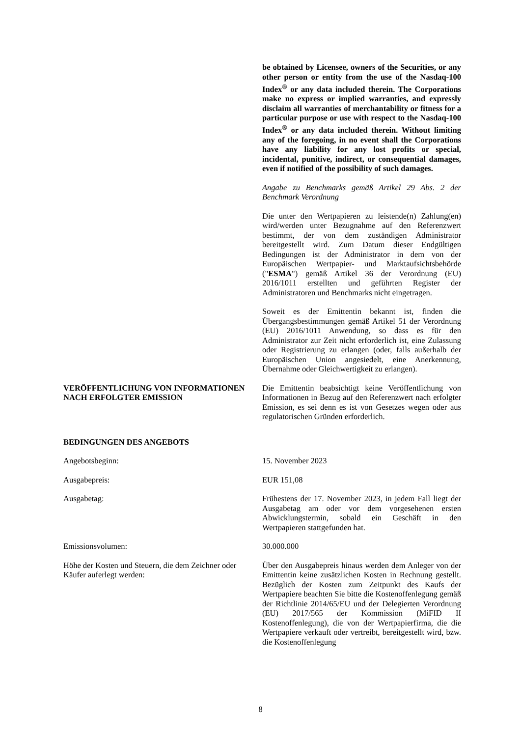be obtained by Licensee, owners of the Securities, or any other person or entity from the use of the Nasdaq-100 Index<sup>®</sup> or any data included therein. The Corporations make no express or implied warranties, and expressly disclaim all warranties of merchantability or fitness for a particular purpose or use with respect to the Nasdaq-100 Index<sup>®</sup> or any data included therein. Without limiting any of the foregoing, in no event shall the Corporations have any liability for any lost profits or special, incidental, punitive, indirect, or consequential damages, even if notified of the possibility of such damages.
Angabe zu Benchmarks gemäß Artikel 29 Abs. 2 der Benchmark Verordnung
Die unter den Wertpapieren zu leistende(n) Zahlung(en) wird/werden unter Bezugnahme auf den Referenzwert bestimmt, der von dem zuständigen Administrator bereitgestellt wird. Zum Datum dieser Endgültigen Bedingungen ist der Administrator in dem von der Europäischen Wertpapier- und Marktaufsichtsbehörde ("ESMA") gemäß Artikel 36 der Verordnung (EU) 2016/1011 erstellten und geführten Register der Administratoren und Benchmarks nicht eingetragen.
Soweit es der Emittentin bekannt ist, finden die Übergangsbestimmungen gemäß Artikel 51 der Verordnung (EU) 2016/1011 Anwendung, so dass es für den Administrator zur Zeit nicht erforderlich ist, eine Zulassung oder Registrierung zu erlangen (oder, falls außerhalb der Europäischen Union angesiedelt, eine Anerkennung, Übernahme oder Gleichwertigkeit zu erlangen).
VERÖFFENTLICHUNG VON INFORMATIONEN NACH ERFOLGTER EMISSION
Die Emittentin beabsichtigt keine Veröffentlichung von Informationen in Bezug auf den Referenzwert nach erfolgter Emission, es sei denn es ist von Gesetzes wegen oder aus regulatorischen Gründen erforderlich.
BEDINGUNGEN DES ANGEBOTS
Angebotsbeginn: 15. November 2023
Ausgabepreis: EUR 151,08
Ausgabetag: Frühestens der 17. November 2023, in jedem Fall liegt der Ausgabetag am oder vor dem vorgesehenen ersten Abwicklungstermin, sobald ein Geschäft in den Wertpapieren stattgefunden hat.
Emissionsvolumen: 30.000.000
Höhe der Kosten und Steuern, die dem Zeichner oder Käufer auferlegt werden:
Über den Ausgabepreis hinaus werden dem Anleger von der Emittentin keine zusätzlichen Kosten in Rechnung gestellt. Bezüglich der Kosten zum Zeitpunkt des Kaufs der Wertpapiere beachten Sie bitte die Kostenoffenlegung gemäß der Richtlinie 2014/65/EU und der Delegierten Verordnung (EU) 2017/565 der Kommission (MiFID II Kostenoffenlegung), die von der Wertpapierfirma, die die Wertpapiere verkauft oder vertreibt, bereitgestellt wird, bzw. die Kostenoffenlegung
8